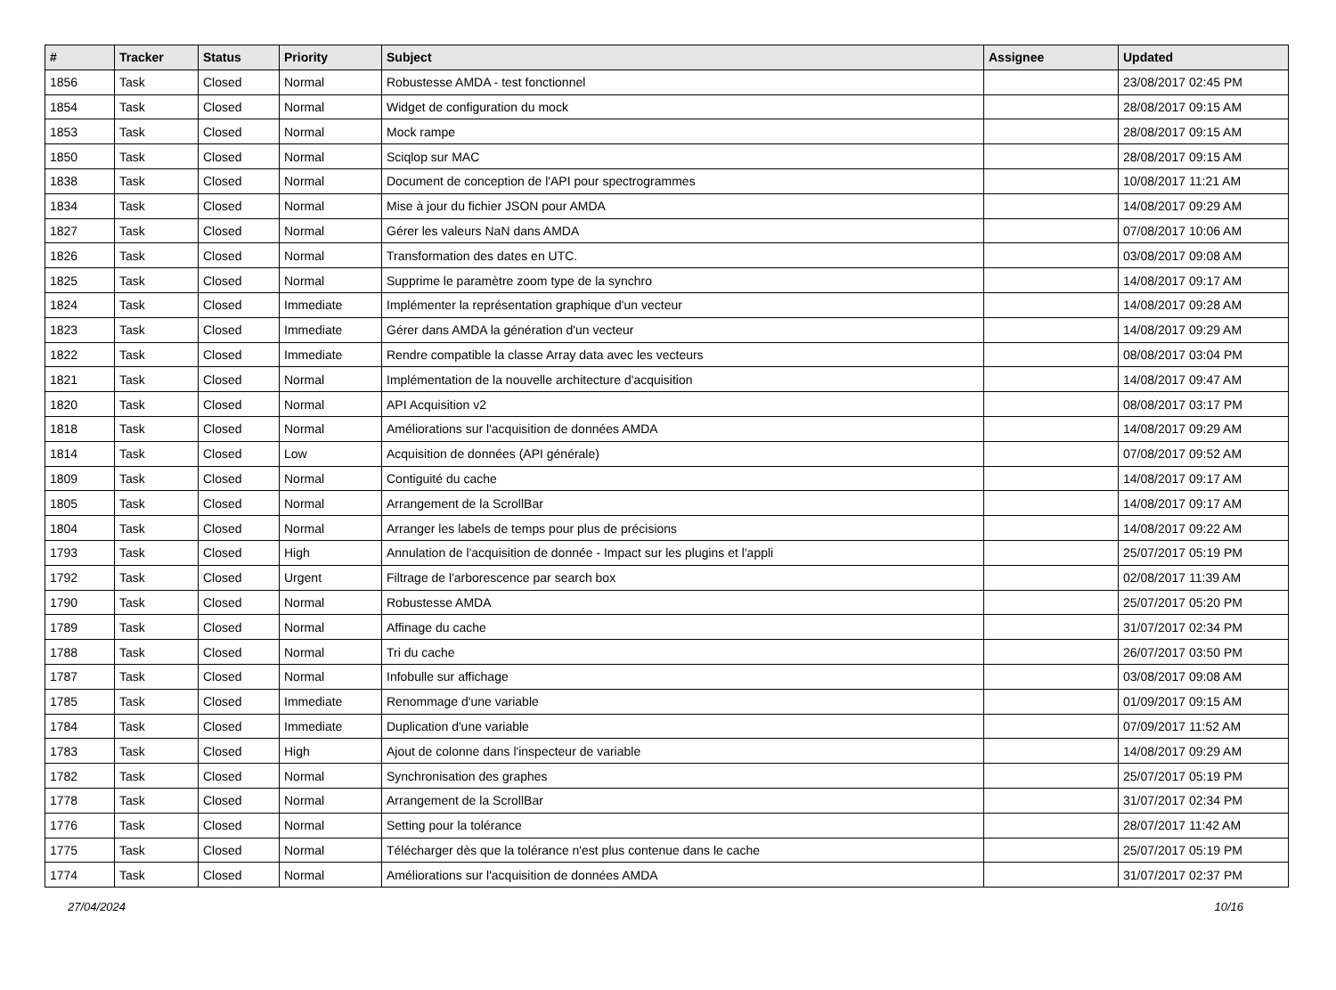| # | Tracker | Status | Priority | Subject | Assignee | Updated |
| --- | --- | --- | --- | --- | --- | --- |
| 1856 | Task | Closed | Normal | Robustesse AMDA - test fonctionnel | | 23/08/2017 02:45 PM |
| 1854 | Task | Closed | Normal | Widget de configuration du mock | | 28/08/2017 09:15 AM |
| 1853 | Task | Closed | Normal | Mock rampe | | 28/08/2017 09:15 AM |
| 1850 | Task | Closed | Normal | Sciqlop sur MAC | | 28/08/2017 09:15 AM |
| 1838 | Task | Closed | Normal | Document de conception de l'API pour spectrogrammes | | 10/08/2017 11:21 AM |
| 1834 | Task | Closed | Normal | Mise à jour du fichier JSON pour AMDA | | 14/08/2017 09:29 AM |
| 1827 | Task | Closed | Normal | Gérer les valeurs NaN dans AMDA | | 07/08/2017 10:06 AM |
| 1826 | Task | Closed | Normal | Transformation des dates en UTC. | | 03/08/2017 09:08 AM |
| 1825 | Task | Closed | Normal | Supprime le paramètre zoom type de la synchro | | 14/08/2017 09:17 AM |
| 1824 | Task | Closed | Immediate | Implémenter la représentation graphique d'un vecteur | | 14/08/2017 09:28 AM |
| 1823 | Task | Closed | Immediate | Gérer dans AMDA la génération d'un vecteur | | 14/08/2017 09:29 AM |
| 1822 | Task | Closed | Immediate | Rendre compatible la classe Array data avec les vecteurs | | 08/08/2017 03:04 PM |
| 1821 | Task | Closed | Normal | Implémentation de la nouvelle architecture d'acquisition | | 14/08/2017 09:47 AM |
| 1820 | Task | Closed | Normal | API Acquisition v2 | | 08/08/2017 03:17 PM |
| 1818 | Task | Closed | Normal | Améliorations sur l'acquisition de données AMDA | | 14/08/2017 09:29 AM |
| 1814 | Task | Closed | Low | Acquisition de données (API générale) | | 07/08/2017 09:52 AM |
| 1809 | Task | Closed | Normal | Contiguité du cache | | 14/08/2017 09:17 AM |
| 1805 | Task | Closed | Normal | Arrangement de la ScrollBar | | 14/08/2017 09:17 AM |
| 1804 | Task | Closed | Normal | Arranger les labels de temps pour plus de précisions | | 14/08/2017 09:22 AM |
| 1793 | Task | Closed | High | Annulation de l'acquisition de donnée - Impact sur les plugins et l'appli | | 25/07/2017 05:19 PM |
| 1792 | Task | Closed | Urgent | Filtrage de l'arborescence par search box | | 02/08/2017 11:39 AM |
| 1790 | Task | Closed | Normal | Robustesse AMDA | | 25/07/2017 05:20 PM |
| 1789 | Task | Closed | Normal | Affinage du cache | | 31/07/2017 02:34 PM |
| 1788 | Task | Closed | Normal | Tri du cache | | 26/07/2017 03:50 PM |
| 1787 | Task | Closed | Normal | Infobulle sur affichage | | 03/08/2017 09:08 AM |
| 1785 | Task | Closed | Immediate | Renommage d'une variable | | 01/09/2017 09:15 AM |
| 1784 | Task | Closed | Immediate | Duplication d'une variable | | 07/09/2017 11:52 AM |
| 1783 | Task | Closed | High | Ajout de colonne dans l'inspecteur de variable | | 14/08/2017 09:29 AM |
| 1782 | Task | Closed | Normal | Synchronisation des graphes | | 25/07/2017 05:19 PM |
| 1778 | Task | Closed | Normal | Arrangement de la ScrollBar | | 31/07/2017 02:34 PM |
| 1776 | Task | Closed | Normal | Setting pour la tolérance | | 28/07/2017 11:42 AM |
| 1775 | Task | Closed | Normal | Télécharger dès que la tolérance n'est plus contenue dans le cache | | 25/07/2017 05:19 PM |
| 1774 | Task | Closed | Normal | Améliorations sur l'acquisition de données AMDA | | 31/07/2017 02:37 PM |
27/04/2024 10/16